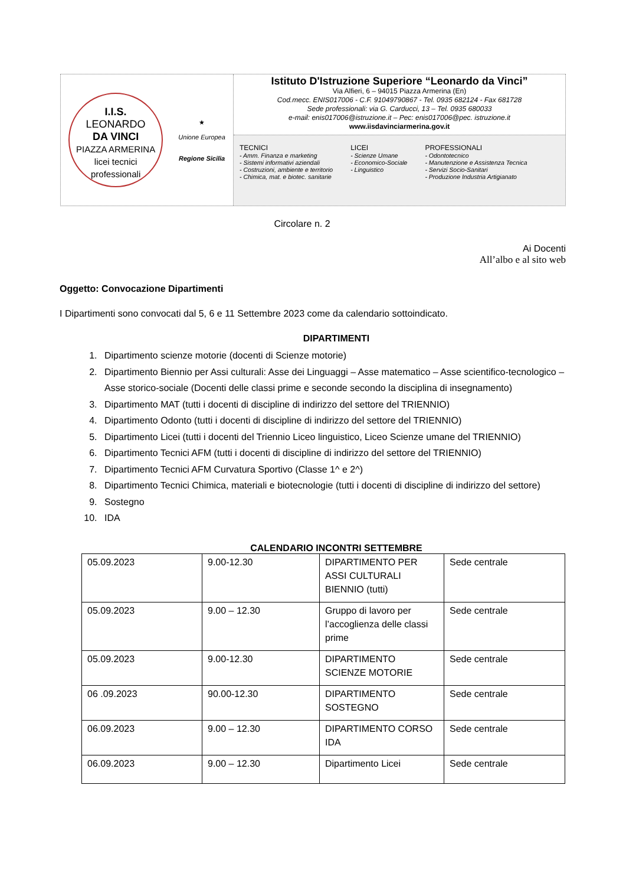I.I.S.
LEONARDO
DA VINCI
PIAZZA ARMERINA
licei tecnici professionali
★
Unione Europea
Regione Sicilia
Istituto D'Istruzione Superiore “Leonardo da Vinci”
Via Alfieri, 6 – 94015 Piazza Armerina (En)
Cod.mecc. ENIS017006 - C.F. 91049790867 - Tel. 0935 682124 - Fax 681728
Sede professionali: via G. Carducci, 13 – Tel. 0935 680033
e-mail: enis017006@istruzione.it – Pec: enis017006@pec. istruzione.it
www.iisdavinciarmerina.gov.it
TECNICI
- Amm. Finanza e marketing
- Sistemi informativi aziendali
- Costruzioni, ambiente e territorio
- Chimica, mat. e biotec. sanitarie
LICEI
- Scienze Umane
- Economico-Sociale
- Linguistico
PROFESSIONALI
- Odontotecnico
- Manutenzione e Assistenza Tecnica
- Servizi Socio-Sanitari
- Produzione Industria Artigianato
Circolare n. 2
Ai Docenti
All’albo e al sito web
Oggetto: Convocazione Dipartimenti
I Dipartimenti sono convocati dal 5, 6 e 11 Settembre 2023 come da calendario sottoindicato.
DIPARTIMENTI
1. Dipartimento scienze motorie (docenti di Scienze motorie)
2. Dipartimento Biennio per Assi culturali: Asse dei Linguaggi – Asse matematico – Asse scientifico-tecnologico – Asse storico-sociale (Docenti delle classi prime e seconde secondo la disciplina di insegnamento)
3. Dipartimento MAT (tutti i docenti di discipline di indirizzo del settore del TRIENNIO)
4. Dipartimento Odonto (tutti i docenti di discipline di indirizzo del settore del TRIENNIO)
5. Dipartimento Licei (tutti i docenti del Triennio Liceo linguistico, Liceo Scienze umane del TRIENNIO)
6. Dipartimento Tecnici AFM (tutti i docenti di discipline di indirizzo del settore del TRIENNIO)
7. Dipartimento Tecnici AFM Curvatura Sportivo (Classe 1^ e 2^)
8. Dipartimento Tecnici Chimica, materiali e biotecnologie (tutti i docenti di discipline di indirizzo del settore)
9. Sostegno
10. IDA
CALENDARIO INCONTRI SETTEMBRE
| 05.09.2023 | 9.00-12.30 | DIPARTIMENTO PER ASSI CULTURALI BIENNIO (tutti) | Sede centrale |
| 05.09.2023 | 9.00 – 12.30 | Gruppo di lavoro per l’accoglienza delle classi prime | Sede centrale |
| 05.09.2023 | 9.00-12.30 | DIPARTIMENTO SCIENZE MOTORIE | Sede centrale |
| 06 .09.2023 | 90.00-12.30 | DIPARTIMENTO SOSTEGNO | Sede centrale |
| 06.09.2023 | 9.00 – 12.30 | DIPARTIMENTO CORSO IDA | Sede centrale |
| 06.09.2023 | 9.00 – 12.30 | Dipartimento Licei | Sede centrale |